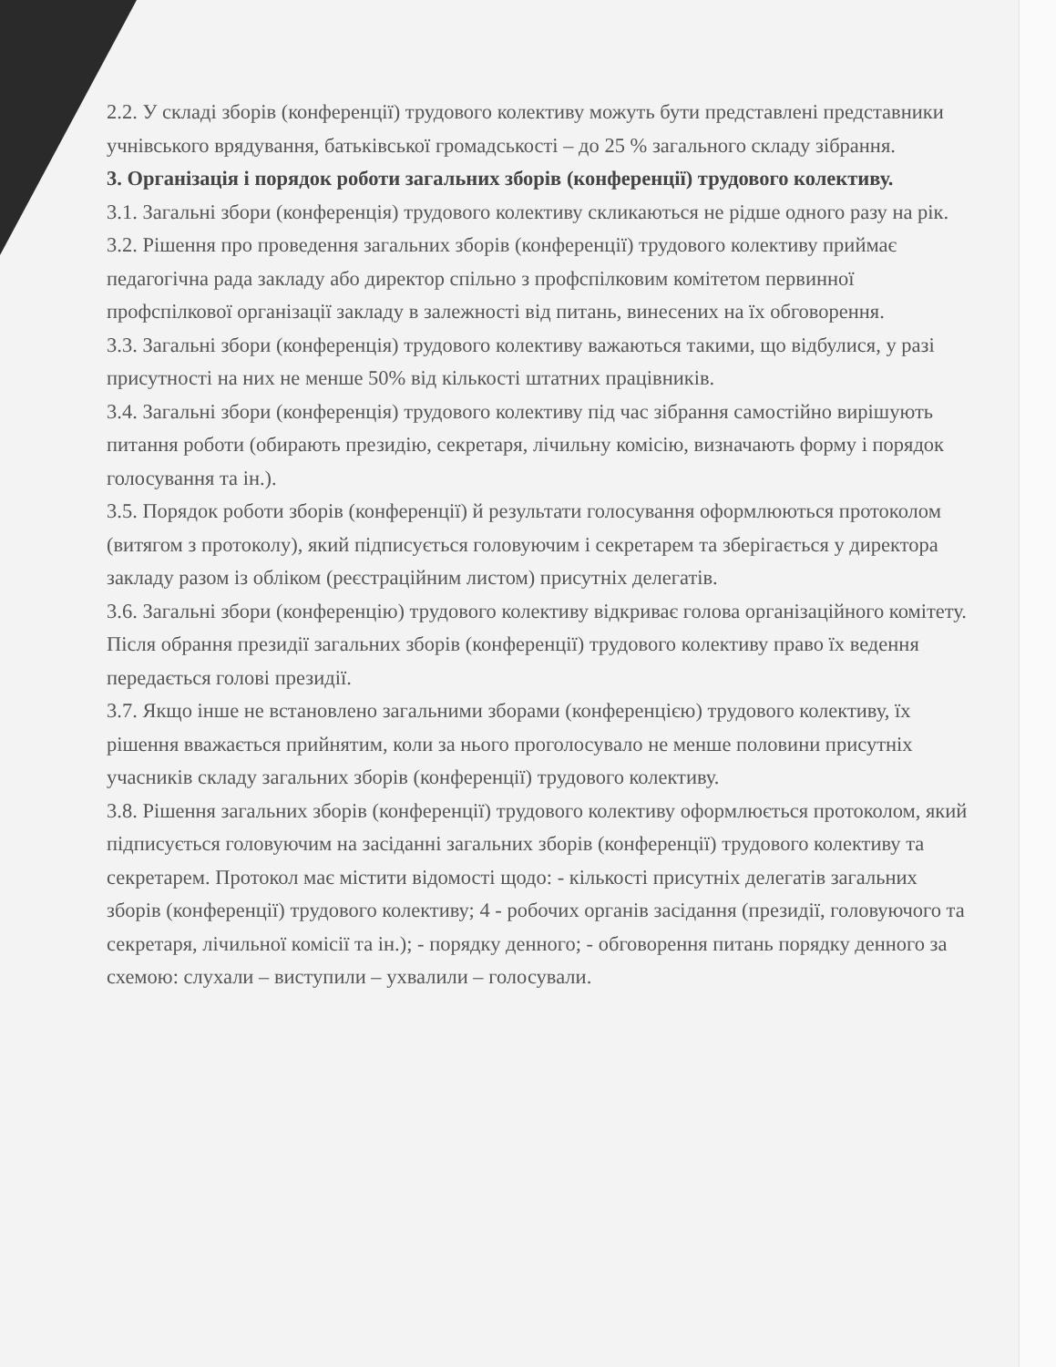2.2. У складі зборів (конференції) трудового колективу можуть бути представлені представники учнівського врядування, батьківської громадськості – до 25 % загального складу зібрання.
3. Організація і порядок роботи загальних зборів (конференції) трудового колективу.
3.1. Загальні збори (конференція) трудового колективу скликаються не рідше одного разу на рік.
3.2. Рішення про проведення загальних зборів (конференції) трудового колективу приймає педагогічна рада закладу або директор спільно з профспілковим комітетом первинної профспілкової організації закладу в залежності від питань, винесених на їх обговорення.
3.3. Загальні збори (конференція) трудового колективу важаються такими, що відбулися, у разі присутності на них не менше 50% від кількості штатних працівників.
3.4. Загальні збори (конференція) трудового колективу під час зібрання самостійно вирішують питання роботи (обирають президію, секретаря, лічильну комісію, визначають форму і порядок голосування та ін.).
3.5. Порядок роботи зборів (конференції) й результати голосування оформлюються протоколом (витягом з протоколу), який підписується головуючим і секретарем та зберігається у директора закладу разом із обліком (реєстраційним листом) присутніх делегатів.
3.6. Загальні збори (конференцію) трудового колективу відкриває голова організаційного комітету. Після обрання президії загальних зборів (конференції) трудового колективу право їх ведення передається голові президії.
3.7. Якщо інше не встановлено загальними зборами (конференцією) трудового колективу, їх рішення вважається прийнятим, коли за нього проголосувало не менше половини присутніх учасників складу загальних зборів (конференції) трудового колективу.
3.8. Рішення загальних зборів (конференції) трудового колективу оформлюється протоколом, який підписується головуючим на засіданні загальних зборів (конференції) трудового колективу та секретарем. Протокол має містити відомості щодо: - кількості присутніх делегатів загальних зборів (конференції) трудового колективу; 4 - робочих органів засідання (президії, головуючого та секретаря, лічильної комісії та ін.); - порядку денного; - обговорення питань порядку денного за схемою: слухали – виступили – ухвалили – голосували.